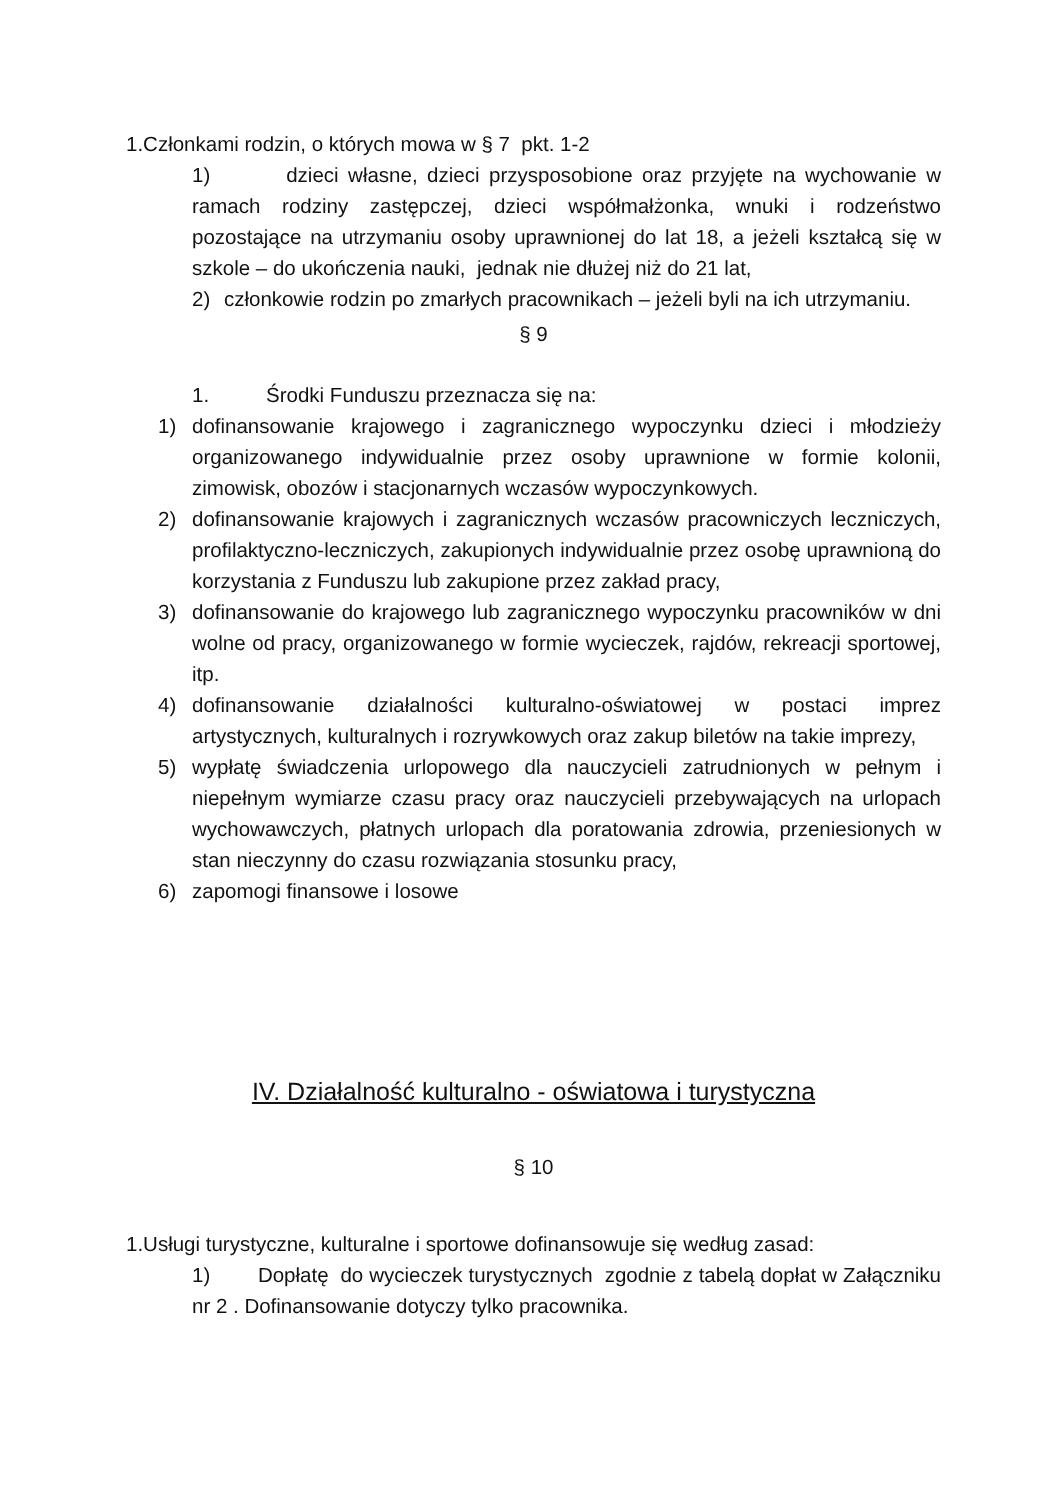1.Członkami rodzin, o których mowa w § 7 pkt. 1-2
1) dzieci własne, dzieci przysposobione oraz przyjęte na wychowanie w ramach rodziny zastępczej, dzieci współmałżonka, wnuki i rodzeństwo pozostające na utrzymaniu osoby uprawnionej do lat 18, a jeżeli kształcą się w szkole – do ukończenia nauki, jednak nie dłużej niż do 21 lat,
2) członkowie rodzin po zmarłych pracownikach – jeżeli byli na ich utrzymaniu.
§ 9
1. Środki Funduszu przeznacza się na:
1) dofinansowanie krajowego i zagranicznego wypoczynku dzieci i młodzieży organizowanego indywidualnie przez osoby uprawnione w formie kolonii, zimowisk, obozów i stacjonarnych wczasów wypoczynkowych.
2) dofinansowanie krajowych i zagranicznych wczasów pracowniczych leczniczych, profilaktyczno-leczniczych, zakupionych indywidualnie przez osobę uprawnioną do korzystania z Funduszu lub zakupione przez zakład pracy,
3) dofinansowanie do krajowego lub zagranicznego wypoczynku pracowników w dni wolne od pracy, organizowanego w formie wycieczek, rajdów, rekreacji sportowej, itp.
4) dofinansowanie działalności kulturalno-oświatowej w postaci imprez artystycznych, kulturalnych i rozrywkowych oraz zakup biletów na takie imprezy,
5) wypłatę świadczenia urlopowego dla nauczycieli zatrudnionych w pełnym i niepełnym wymiarze czasu pracy oraz nauczycieli przebywających na urlopach wychowawczych, płatnych urlopach dla poratowania zdrowia, przeniesionych w stan nieczynny do czasu rozwiązania stosunku pracy,
6) zapomogi finansowe i losowe
IV. Działalność kulturalno - oświatowa i turystyczna
§ 10
1.Usługi turystyczne, kulturalne i sportowe dofinansowuje się według zasad:
1) Dopłatę do wycieczek turystycznych zgodnie z tabelą dopłat w Załączniku nr 2 . Dofinansowanie dotyczy tylko pracownika.